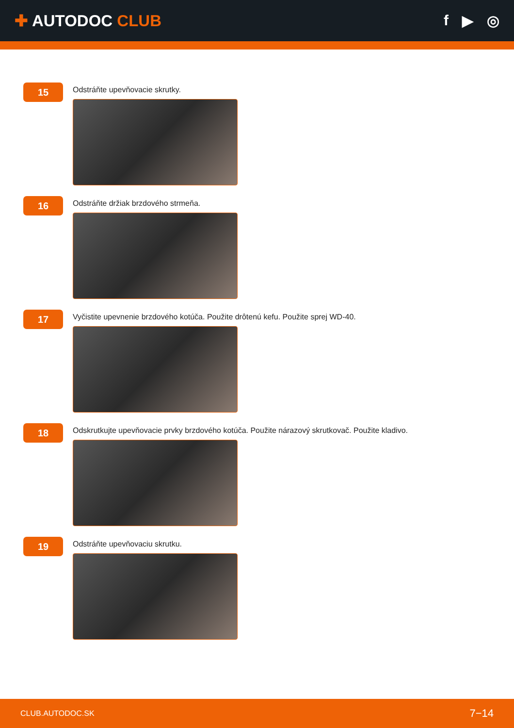✚ AUTODOC CLUB f ▶ ◎
15
Odstráňte upevňovacie skrutky.
16
Odstráňte držiak brzdového strmeňa.
17
Vyčistite upevnenie brzdového kotúča. Použite drôtenú kefu. Použite sprej WD-40.
18
Odskrutkujte upevňovacie prvky brzdového kotúča. Použite nárazový skrutkovač. Použite kladivo.
19
Odstráňte upevňovaciu skrutku.
CLUB.AUTODOC.SK 7−14